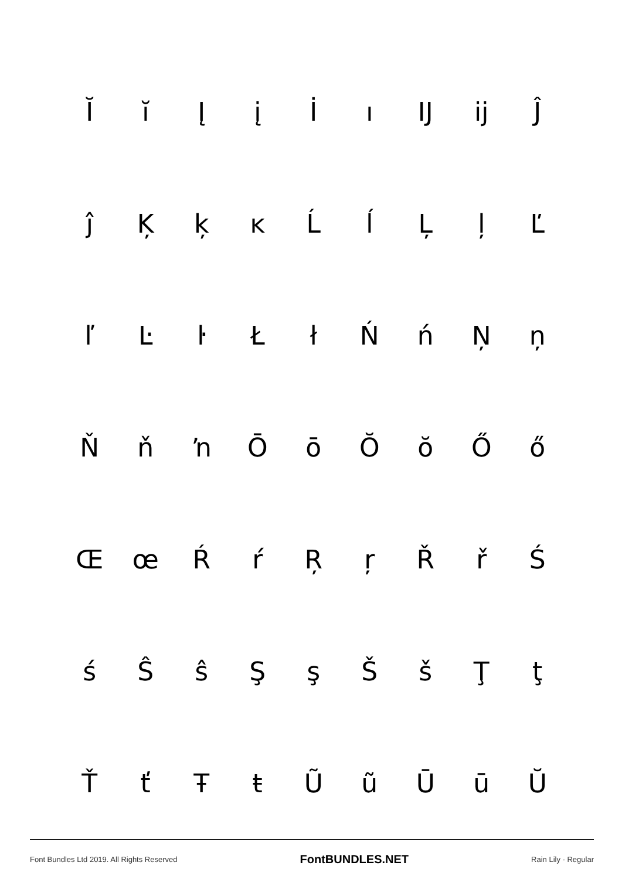| Ĭ | ĭ | Į | į | İ | ı | Ĳ | ĳ | Ĵ |
| ĵ | Ķ | ķ | ĸ | Ĺ | ĺ | Ļ | ļ | Ľ |
| ľ | Ŀ | ŀ | Ł | ł | Ń | ń | Ņ | ņ |
| Ň | ň | ŉ | Ō | ō | Ŏ | ŏ | Ő | ő |
| Œ | œ | Ŕ | ŕ | Ŗ | ŗ | Ř | ř | Ś |
| ś | Ŝ | ŝ | Ş | ş | Š | š | Ţ | ţ |
| Ť | ť | Ŧ | ŧ | Ũ | ũ | Ū | ū | Ŭ |
Font Bundles Ltd 2019. All Rights Reserved FontBUNDLES.NET Rain Lily - Regular